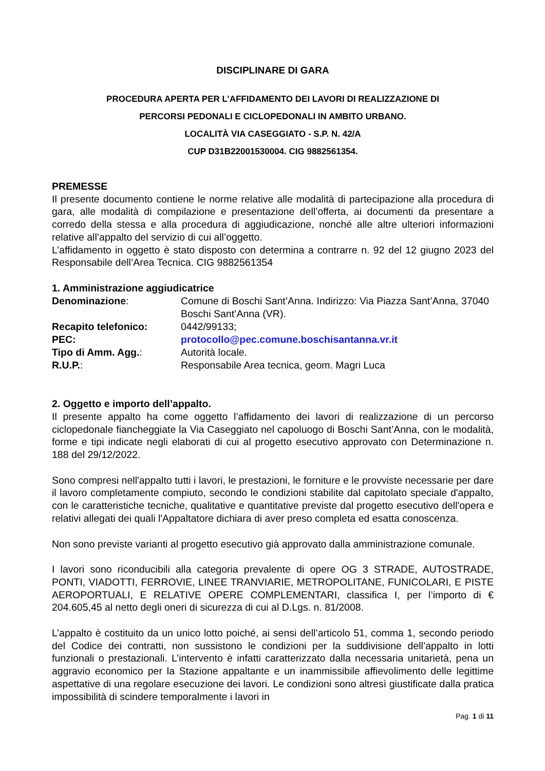DISCIPLINARE DI GARA
PROCEDURA APERTA PER L’AFFIDAMENTO DEI LAVORI DI REALIZZAZIONE DI
PERCORSI PEDONALI E CICLOPEDONALI IN AMBITO URBANO.
LOCALITÀ VIA CASEGGIATO - S.P. N. 42/A
CUP D31B22001530004. CIG 9882561354.
PREMESSE
Il presente documento contiene le norme relative alle modalità di partecipazione alla procedura di gara, alle modalità di compilazione e presentazione dell’offerta, ai documenti da presentare a corredo della stessa e alla procedura di aggiudicazione, nonché alle altre ulteriori informazioni relative all’appalto del servizio di cui all’oggetto.
L’affidamento in oggetto è stato disposto con determina a contrarre n. 92 del 12 giugno 2023 del Responsabile dell’Area Tecnica. CIG 9882561354
1. Amministrazione aggiudicatrice
| Denominazione : | Comune di Boschi Sant’Anna. Indirizzo: Via Piazza Sant’Anna, 37040 Boschi Sant’Anna (VR). |
| Recapito telefonico: | 0442/99133; |
| PEC: | protocollo@pec.comune.boschisantanna.vr.it |
| Tipo di Amm. Agg. : | Autorità locale. |
| R.U.P. : | Responsabile Area tecnica, geom. Magri Luca |
2. Oggetto e importo dell’appalto.
Il presente appalto ha come oggetto l’affidamento dei lavori di realizzazione di un percorso ciclopedonale fiancheggiate la Via Caseggiato nel capoluogo di Boschi Sant’Anna, con le modalità, forme e tipi indicate negli elaborati di cui al progetto esecutivo approvato con Determinazione n. 188 del 29/12/2022.
Sono compresi nell'appalto tutti i lavori, le prestazioni, le forniture e le provviste necessarie per dare il lavoro completamente compiuto, secondo le condizioni stabilite dal capitolato speciale d'appalto, con le caratteristiche tecniche, qualitative e quantitative previste dal progetto esecutivo dell'opera e relativi allegati dei quali l'Appaltatore dichiara di aver preso completa ed esatta conoscenza.
Non sono previste varianti al progetto esecutivo già approvato dalla amministrazione comunale.
I lavori sono riconducibili alla categoria prevalente di opere OG 3 STRADE, AUTOSTRADE, PONTI, VIADOTTI, FERROVIE, LINEE TRANVIARIE, METROPOLITANE, FUNICOLARI, E PISTE AEROPORTUALI, E RELATIVE OPERE COMPLEMENTARI, classifica I, per l’importo di € 204.605,45 al netto degli oneri di sicurezza di cui al D.Lgs. n. 81/2008.
L’appalto è costituito da un unico lotto poiché, ai sensi dell’articolo 51, comma 1, secondo periodo del Codice dei contratti, non sussistono le condizioni per la suddivisione dell’appalto in lotti funzionali o prestazionali. L’intervento è infatti caratterizzato dalla necessaria unitarietà, pena un aggravio economico per la Stazione appaltante e un inammissibile affievolimento delle legittime aspettative di una regolare esecuzione dei lavori. Le condizioni sono altresì giustificate dalla pratica impossibilità di scindere temporalmente i lavori in
Pag. 1 di 11